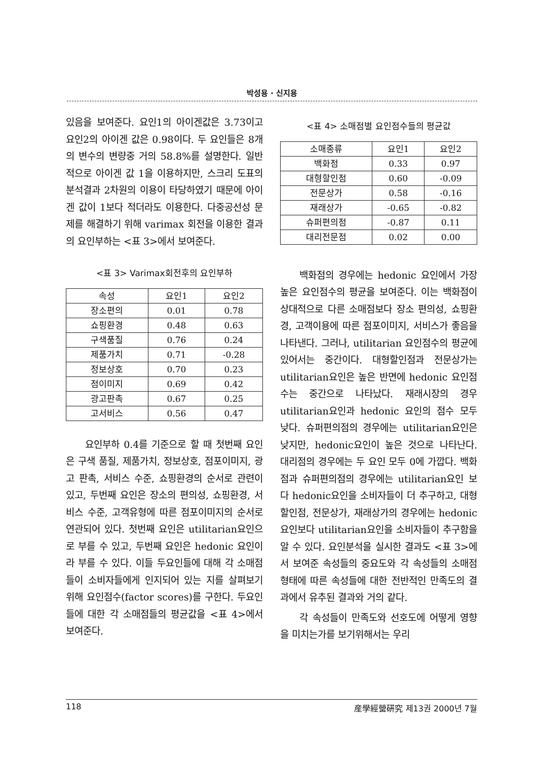박성용 · 신지용
있음을 보여준다. 요인1의 아이겐값은 3.73이고 요인2의 아이겐 값은 0.98이다. 두 요인들은 8개의 변수의 변량중 거의 58.8%를 설명한다. 일반적으로 아이겐 값 1을 이용하지만, 스크리 도표의 분석결과 2차원의 이용이 타당하였기 때문에 아이겐 값이 1보다 적더라도 이용한다. 다중공선성 문제를 해결하기 위해 varimax 회전을 이용한 결과의 요인부하는 <표 3>에서 보여준다.
<표 3> Varimax회전후의 요인부하
| 속성 | 요인1 | 요인2 |
| --- | --- | --- |
| 장소편의 | 0.01 | 0.78 |
| 쇼핑환경 | 0.48 | 0.63 |
| 구색품질 | 0.76 | 0.24 |
| 제품가치 | 0.71 | -0.28 |
| 정보상호 | 0.70 | 0.23 |
| 점이미지 | 0.69 | 0.42 |
| 광고판촉 | 0.67 | 0.25 |
| 고서비스 | 0.56 | 0.47 |
요인부하 0.4를 기준으로 할 때 첫번째 요인은 구색 품질, 제품가치, 정보상호, 점포이미지, 광고 판촉, 서비스 수준, 쇼핑환경의 순서로 관련이 있고, 두번째 요인은 장소의 편의성, 쇼핑환경, 서비스 수준, 고객유형에 따른 점포이미지의 순서로 연관되어 있다. 첫번째 요인은 utilitarian요인으로 부를 수 있고, 두번째 요인은 hedonic 요인이라 부를 수 있다. 이들 두요인들에 대해 각 소매점들이 소비자들에게 인지되어 있는 지를 살펴보기 위해 요인점수(factor scores)를 구한다. 두요인들에 대한 각 소매점들의 평균값을 <표 4>에서 보여준다.
<표 4> 소매점별 요인점수들의 평균값
| 소매종류 | 요인1 | 요인2 |
| --- | --- | --- |
| 백화점 | 0.33 | 0.97 |
| 대형할인점 | 0.60 | -0.09 |
| 전문상가 | 0.58 | -0.16 |
| 재래상가 | -0.65 | -0.82 |
| 슈퍼편의점 | -0.87 | 0.11 |
| 대리전문점 | 0.02 | 0.00 |
백화점의 경우에는 hedonic 요인에서 가장 높은 요인점수의 평균을 보여준다. 이는 백화점이 상대적으로 다른 소매점보다 장소 편의성, 쇼핑환경, 고객이용에 따른 점포이미지, 서비스가 좋음을 나타낸다. 그러나, utilitarian 요인점수의 평균에 있어서는 중간이다. 대형할인점과 전문상가는 utilitarian요인은 높은 반면에 hedonic 요인점수는 중간으로 나타났다. 재래시장의 경우 utilitarian요인과 hedonic 요인의 점수 모두 낮다. 슈퍼편의점의 경우에는 utilitarian요인은 낮지만, hedonic요인이 높은 것으로 나타난다. 대리점의 경우에는 두 요인 모두 0에 가깝다. 백화점과 슈퍼편의점의 경우에는 utilitarian요인 보다 hedonic요인을 소비자들이 더 추구하고, 대형할인점, 전문상가, 재래상가의 경우에는 hedonic요인보다 utilitarian요인을 소비자들이 추구함을 알 수 있다. 요인분석을 실시한 결과도 <표 3>에서 보여준 속성들의 중요도와 각 속성들의 소매점 형태에 따른 속성들에 대한 전반적인 만족도의 결과에서 유추된 결과와 거의 같다.
각 속성들이 만족도와 선호도에 어떻게 영향을 미치는가를 보기위해서는 우리
118 産學經營硏究 제13권 2000년 7월